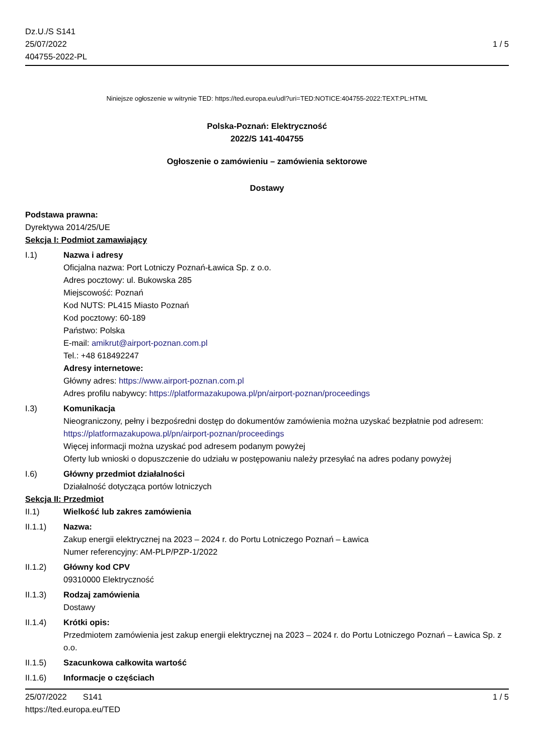Dz.U./S S141
25/07/2022
404755-2022-PL
1 / 5
Niniejsze ogłoszenie w witrynie TED: https://ted.europa.eu/udl?uri=TED:NOTICE:404755-2022:TEXT:PL:HTML
Polska-Poznań: Elektryczność
2022/S 141-404755
Ogłoszenie o zamówieniu – zamówienia sektorowe
Dostawy
Podstawa prawna:
Dyrektywa 2014/25/UE
Sekcja I: Podmiot zamawiający
I.1) Nazwa i adresy
Oficjalna nazwa: Port Lotniczy Poznań-Ławica Sp. z o.o.
Adres pocztowy: ul. Bukowska 285
Miejscowość: Poznań
Kod NUTS: PL415 Miasto Poznań
Kod pocztowy: 60-189
Państwo: Polska
E-mail: amikrut@airport-poznan.com.pl
Tel.: +48 618492247
Adresy internetowe:
Główny adres: https://www.airport-poznan.com.pl
Adres profilu nabywcy: https://platformazakupowa.pl/pn/airport-poznan/proceedings
I.3) Komunikacja
Nieograniczony, pełny i bezpośredni dostęp do dokumentów zamówienia można uzyskać bezpłatnie pod adresem: https://platformazakupowa.pl/pn/airport-poznan/proceedings
Więcej informacji można uzyskać pod adresem podanym powyżej
Oferty lub wnioski o dopuszczenie do udziału w postępowaniu należy przesyłać na adres podany powyżej
I.6) Główny przedmiot działalności
Działalność dotycząca portów lotniczych
Sekcja II: Przedmiot
II.1) Wielkość lub zakres zamówienia
II.1.1) Nazwa:
Zakup energii elektrycznej na 2023 – 2024 r. do Portu Lotniczego Poznań – Ławica
Numer referencyjny: AM-PLP/PZP-1/2022
II.1.2) Główny kod CPV
09310000 Elektryczność
II.1.3) Rodzaj zamówienia
Dostawy
II.1.4) Krótki opis:
Przedmiotem zamówienia jest zakup energii elektrycznej na 2023 – 2024 r. do Portu Lotniczego Poznań – Ławica Sp. z o.o.
II.1.5) Szacunkowa całkowita wartość
II.1.6) Informacje o częściach
25/07/2022 S141
https://ted.europa.eu/TED
1 / 5